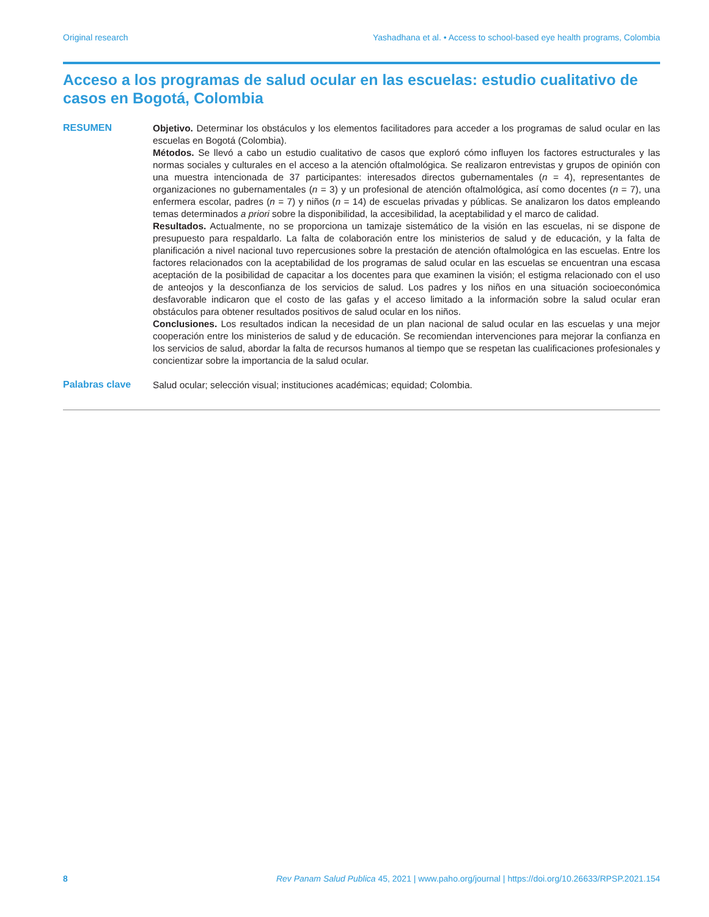Original research Yashadhana et al. • Access to school-based eye health programs, Colombia
Acceso a los programas de salud ocular en las escuelas: estudio cualitativo de casos en Bogotá, Colombia
RESUMEN
Objetivo. Determinar los obstáculos y los elementos facilitadores para acceder a los programas de salud ocular en las escuelas en Bogotá (Colombia).
Métodos. Se llevó a cabo un estudio cualitativo de casos que exploró cómo influyen los factores estructurales y las normas sociales y culturales en el acceso a la atención oftalmológica. Se realizaron entrevistas y grupos de opinión con una muestra intencionada de 37 participantes: interesados directos gubernamentales (n = 4), representantes de organizaciones no gubernamentales (n = 3) y un profesional de atención oftalmológica, así como docentes (n = 7), una enfermera escolar, padres (n = 7) y niños (n = 14) de escuelas privadas y públicas. Se analizaron los datos empleando temas determinados a priori sobre la disponibilidad, la accesibilidad, la aceptabilidad y el marco de calidad.
Resultados. Actualmente, no se proporciona un tamizaje sistemático de la visión en las escuelas, ni se dispone de presupuesto para respaldarlo. La falta de colaboración entre los ministerios de salud y de educación, y la falta de planificación a nivel nacional tuvo repercusiones sobre la prestación de atención oftalmológica en las escuelas. Entre los factores relacionados con la aceptabilidad de los programas de salud ocular en las escuelas se encuentran una escasa aceptación de la posibilidad de capacitar a los docentes para que examinen la visión; el estigma relacionado con el uso de anteojos y la desconfianza de los servicios de salud. Los padres y los niños en una situación socioeconómica desfavorable indicaron que el costo de las gafas y el acceso limitado a la información sobre la salud ocular eran obstáculos para obtener resultados positivos de salud ocular en los niños.
Conclusiones. Los resultados indican la necesidad de un plan nacional de salud ocular en las escuelas y una mejor cooperación entre los ministerios de salud y de educación. Se recomiendan intervenciones para mejorar la confianza en los servicios de salud, abordar la falta de recursos humanos al tiempo que se respetan las cualificaciones profesionales y concientizar sobre la importancia de la salud ocular.
Palabras clave
Salud ocular; selección visual; instituciones académicas; equidad; Colombia.
8 Rev Panam Salud Publica 45, 2021 | www.paho.org/journal | https://doi.org/10.26633/RPSP.2021.154